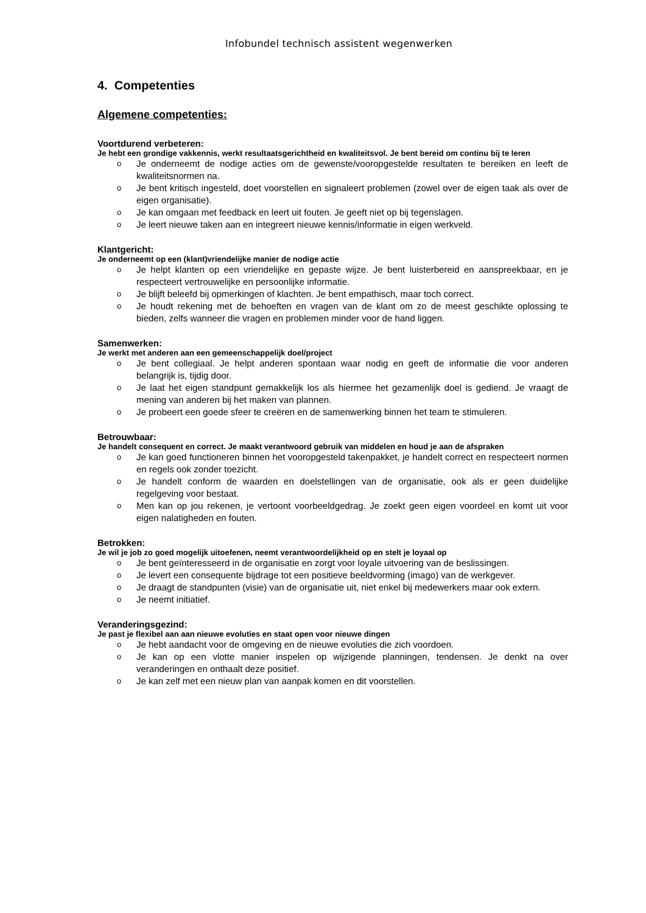Infobundel technisch assistent wegenwerken
4. Competenties
Algemene competenties:
Voortdurend verbeteren:
Je hebt een grondige vakkennis, werkt resultaatsgerichtheid en kwaliteitsvol. Je bent bereid om continu bij te leren
o Je onderneemt de nodige acties om de gewenste/vooropgestelde resultaten te bereiken en leeft de kwaliteitsnormen na.
o Je bent kritisch ingesteld, doet voorstellen en signaleert problemen (zowel over de eigen taak als over de eigen organisatie).
o Je kan omgaan met feedback en leert uit fouten. Je geeft niet op bij tegenslagen.
o Je leert nieuwe taken aan en integreert nieuwe kennis/informatie in eigen werkveld.
Klantgericht:
Je onderneemt op een (klant)vriendelijke manier de nodige actie
o Je helpt klanten op een vriendelijke en gepaste wijze. Je bent luisterbereid en aanspreekbaar, en je respecteert vertrouwelijke en persoonlijke informatie.
o Je blijft beleefd bij opmerkingen of klachten. Je bent empathisch, maar toch correct.
o Je houdt rekening met de behoeften en vragen van de klant om zo de meest geschikte oplossing te bieden, zelfs wanneer die vragen en problemen minder voor de hand liggen.
Samenwerken:
Je werkt met anderen aan een gemeenschappelijk doel/project
o Je bent collegiaal. Je helpt anderen spontaan waar nodig en geeft de informatie die voor anderen belangrijk is, tijdig door.
o Je laat het eigen standpunt gemakkelijk los als hiermee het gezamenlijk doel is gediend. Je vraagt de mening van anderen bij het maken van plannen.
o Je probeert een goede sfeer te creëren en de samenwerking binnen het team te stimuleren.
Betrouwbaar:
Je handelt consequent en correct. Je maakt verantwoord gebruik van middelen en houd je aan de afspraken
o Je kan goed functioneren binnen het vooropgesteld takenpakket, je handelt correct en respecteert normen en regels ook zonder toezicht.
o Je handelt conform de waarden en doelstellingen van de organisatie, ook als er geen duidelijke regelgeving voor bestaat.
o Men kan op jou rekenen, je vertoont voorbeeldgedrag. Je zoekt geen eigen voordeel en komt uit voor eigen nalatigheden en fouten.
Betrokken:
Je wil je job zo goed mogelijk uitoefenen, neemt verantwoordelijkheid op en stelt je loyaal op
o Je bent geïnteresseerd in de organisatie en zorgt voor loyale uitvoering van de beslissingen.
o Je levert een consequente bijdrage tot een positieve beeldvorming (imago) van de werkgever.
o Je draagt de standpunten (visie) van de organisatie uit, niet enkel bij medewerkers maar ook extern.
o Je neemt initiatief.
Veranderingsgezind:
Je past je flexibel aan aan nieuwe evoluties en staat open voor nieuwe dingen
o Je hebt aandacht voor de omgeving en de nieuwe evoluties die zich voordoen.
o Je kan op een vlotte manier inspelen op wijzigende planningen, tendensen. Je denkt na over veranderingen en onthaalt deze positief.
o Je kan zelf met een nieuw plan van aanpak komen en dit voorstellen.